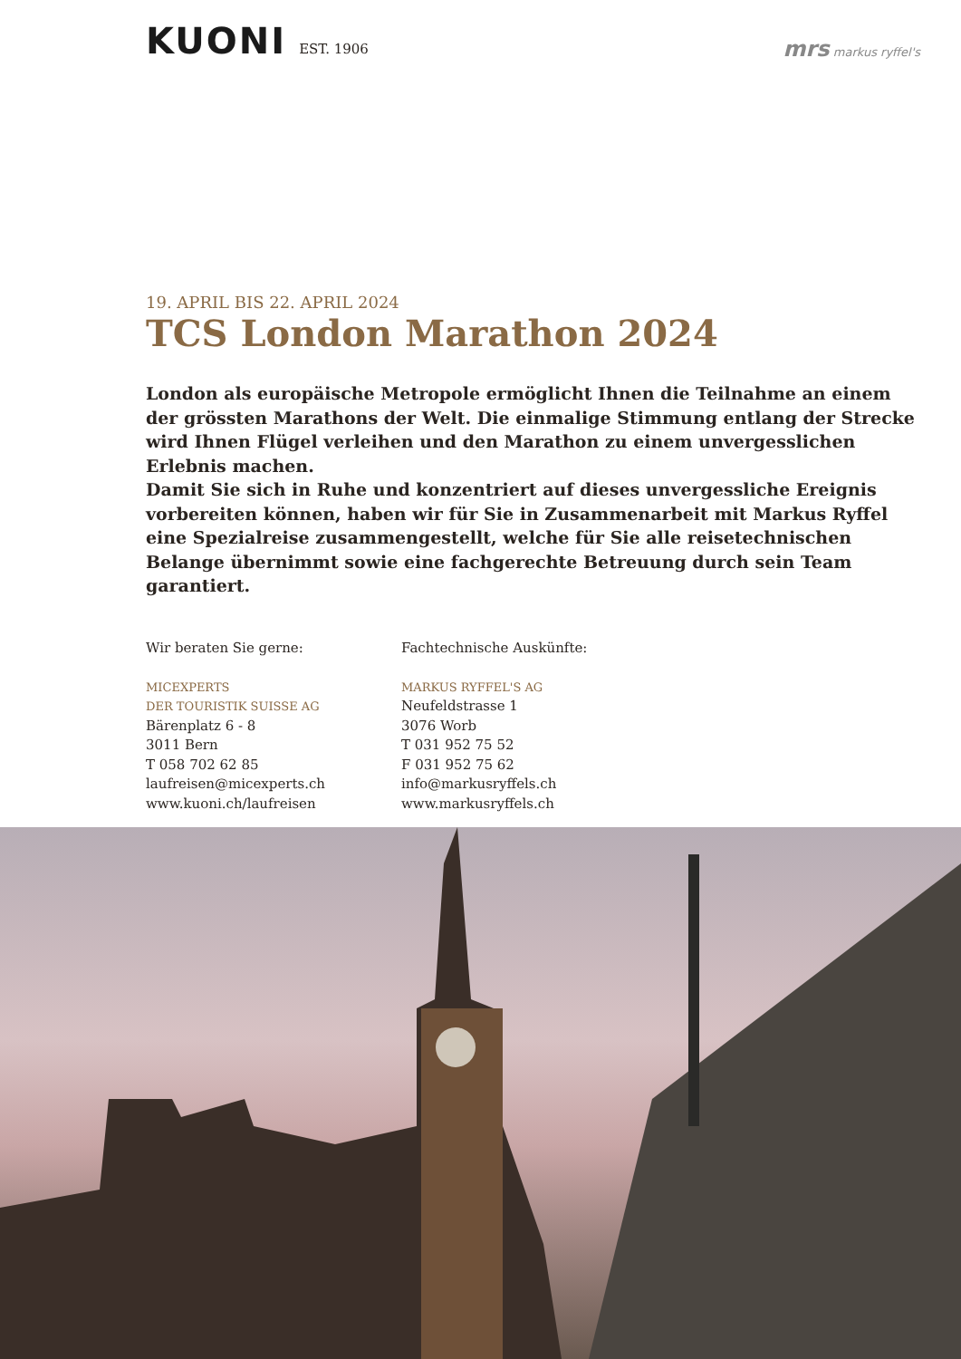KUONI EST. 1906
mrs markus ryffel's
19. APRIL BIS 22. APRIL 2024
TCS London Marathon 2024
London als europäische Metropole ermöglicht Ihnen die Teilnahme an einem der grössten Marathons der Welt. Die einmalige Stimmung entlang der Strecke wird Ihnen Flügel verleihen und den Marathon zu einem unvergesslichen Erlebnis machen.
Damit Sie sich in Ruhe und konzentriert auf dieses unvergessliche Ereignis vorbereiten können, haben wir für Sie in Zusammenarbeit mit Markus Ryffel eine Spezialreise zusammengestellt, welche für Sie alle reisetechnischen Belange übernimmt sowie eine fachgerechte Betreuung durch sein Team garantiert.
Wir beraten Sie gerne:
MICEXPERTS
DER TOURISTIK SUISSE AG
Bärenplatz 6 - 8
3011 Bern
T 058 702 62 85
laufreisen@micexperts.ch
www.kuoni.ch/laufreisen
Fachtechnische Auskünfte:
MARKUS RYFFEL'S AG
Neufeldstrasse 1
3076 Worb
T 031 952 75 52
F 031 952 75 62
info@markusryffels.ch
www.markusryffels.ch